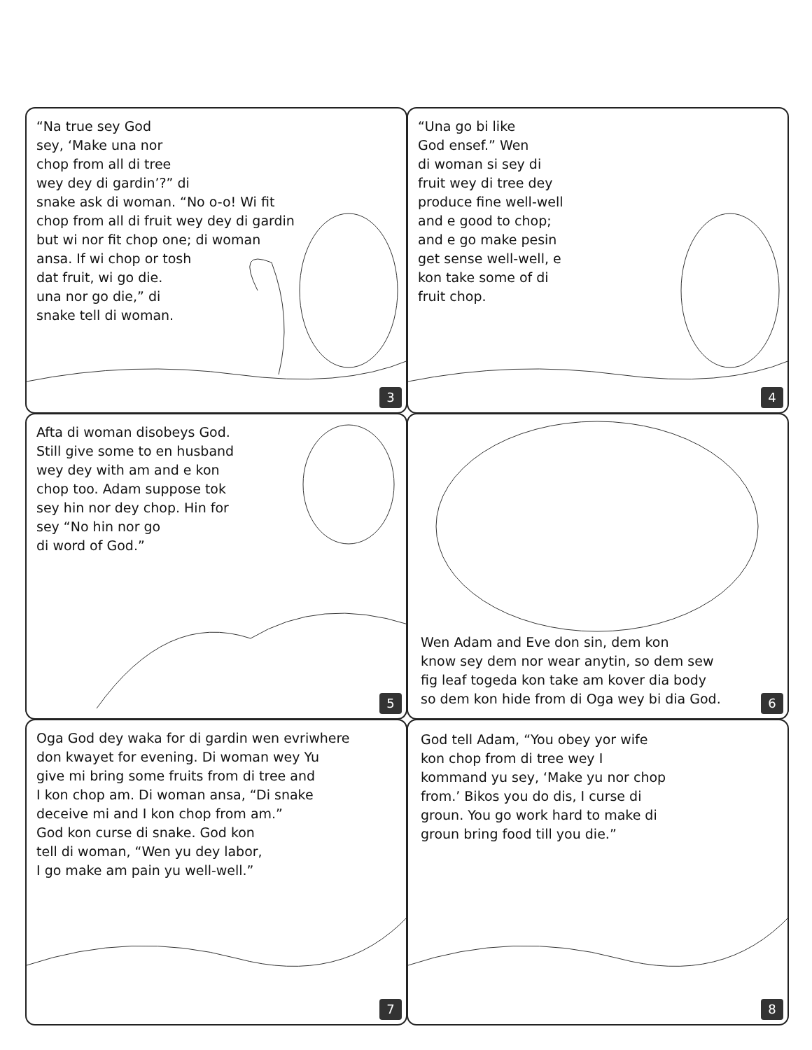“Na true sey God
sey, ‘Make una nor
chop from all di tree
wey dey di gardin’?” di
snake ask di woman. “No o-o! Wi fit
chop from all di fruit wey dey di gardin
but wi nor fit chop one; di woman
ansa. If wi chop or tosh
dat fruit, wi go die.
una nor go die,” di
snake tell di woman.
3
“Una go bi like
God ensef.” Wen
di woman si sey di
fruit wey di tree dey
produce fine well-well
and e good to chop;
and e go make pesin
get sense well-well, e
kon take some of di
fruit chop.
4
Afta di woman disobeys God.
Still give some to en husband
wey dey with am and e kon
chop too. Adam suppose tok
sey hin nor dey chop. Hin for
sey “No hin nor go
di word of God.”
5
Wen Adam and Eve don sin, dem kon
know sey dem nor wear anytin, so dem sew
fig leaf togeda kon take am kover dia body
so dem kon hide from di Oga wey bi dia God.
6
Oga God dey waka for di gardin wen evriwhere
don kwayet for evening. Di woman wey Yu
give mi bring some fruits from di tree and
I kon chop am. Di woman ansa, “Di snake
deceive mi and I kon chop from am.”
God kon curse di snake. God kon
tell di woman, “Wen yu dey labor,
I go make am pain yu well-well.”
7
God tell Adam, “You obey yor wife
kon chop from di tree wey I
kommand yu sey, ‘Make yu nor chop
from.’ Bikos you do dis, I curse di
groun. You go work hard to make di
groun bring food till you die.”
8